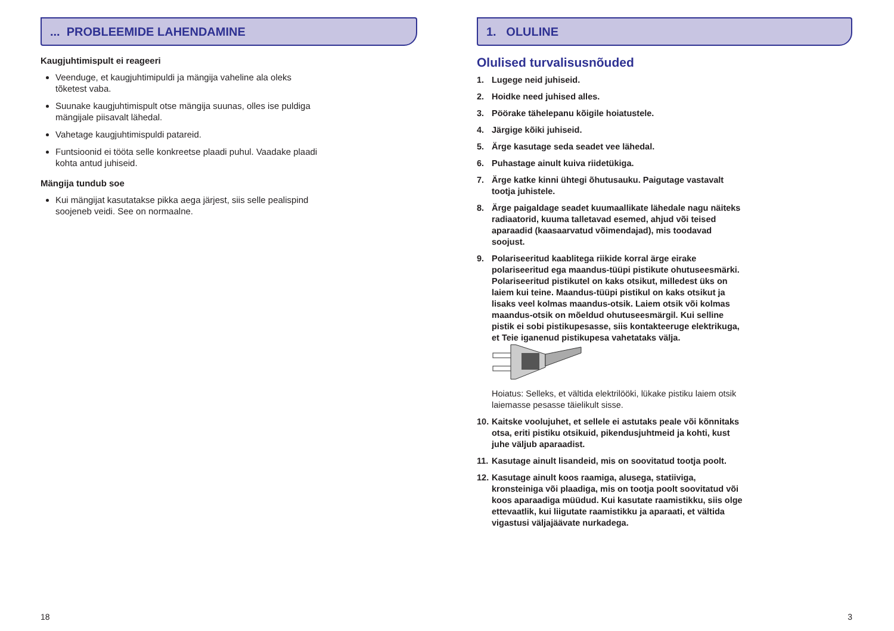... PROBLEEMIDE LAHENDAMINE
Kaugjuhtimispult ei reageeri
Veenduge, et kaugjuhtimipuldi ja mängija vaheline ala oleks tõketest vaba.
Suunake kaugjuhtimispult otse mängija suunas, olles ise puldiga mängijale piisavalt lähedal.
Vahetage kaugjuhtimispuldi patareid.
Funtsioonid ei tööta selle konkreetse plaadi puhul. Vaadake plaadi kohta antud juhiseid.
Mängija tundub soe
Kui mängijat kasutatakse pikka aega järjest, siis selle pealispind soojeneb veidi. See on normaalne.
18
1. OLULINE
Olulised turvalisusnõuded
1. Lugege neid juhiseid.
2. Hoidke need juhised alles.
3. Pöörake tähelepanu kõigile hoiatustele.
4. Järgige kõiki juhiseid.
5. Ärge kasutage seda seadet vee lähedal.
6. Puhastage ainult kuiva riidetükiga.
7. Ärge katke kinni ühtegi õhutusauku. Paigutage vastavalt tootja juhistele.
8. Ärge paigaldage seadet kuumaallikate lähedale nagu näiteks radiaatorid, kuuma talletavad esemed, ahjud või teised aparaadid (kaasaarvatud võimendajad), mis toodavad soojust.
9. Polariseeritud kaablitega riikide korral ärge eirake polariseeritud ega maandus-tüüpi pistikute ohutuseesmärki. Polariseeritud pistikutel on kaks otsikut, milledest üks on laiem kui teine. Maandus-tüüpi pistikul on kaks otsikut ja lisaks veel kolmas maandus-otsik. Laiem otsik või kolmas maandus-otsik on mõeldud ohutuseesmärgil. Kui selline pistik ei sobi pistikupesasse, siis kontakteeruge elektrikuga, et Teie iganenud pistikupesa vahetataks välja.
Hoiatus: Selleks, et vältida elektrilööki, lükake pistiku laiem otsik laiemasse pesasse täielikult sisse.
10. Kaitske voolujuhet, et sellele ei astutaks peale või kõnnitaks otsa, eriti pistiku otsikuid, pikendusjuhtmeid ja kohti, kust juhe väljub aparaadist.
11. Kasutage ainult lisandeid, mis on soovitatud tootja poolt.
12. Kasutage ainult koos raamiga, alusega, statiiviga, kronsteiniga või plaadiga, mis on tootja poolt soovitatud või koos aparaadiga müüdud. Kui kasutate raamistikku, siis olge ettevaatlik, kui liigutate raamistikku ja aparaati, et vältida vigastusi väljajäävate nurkadega.
3